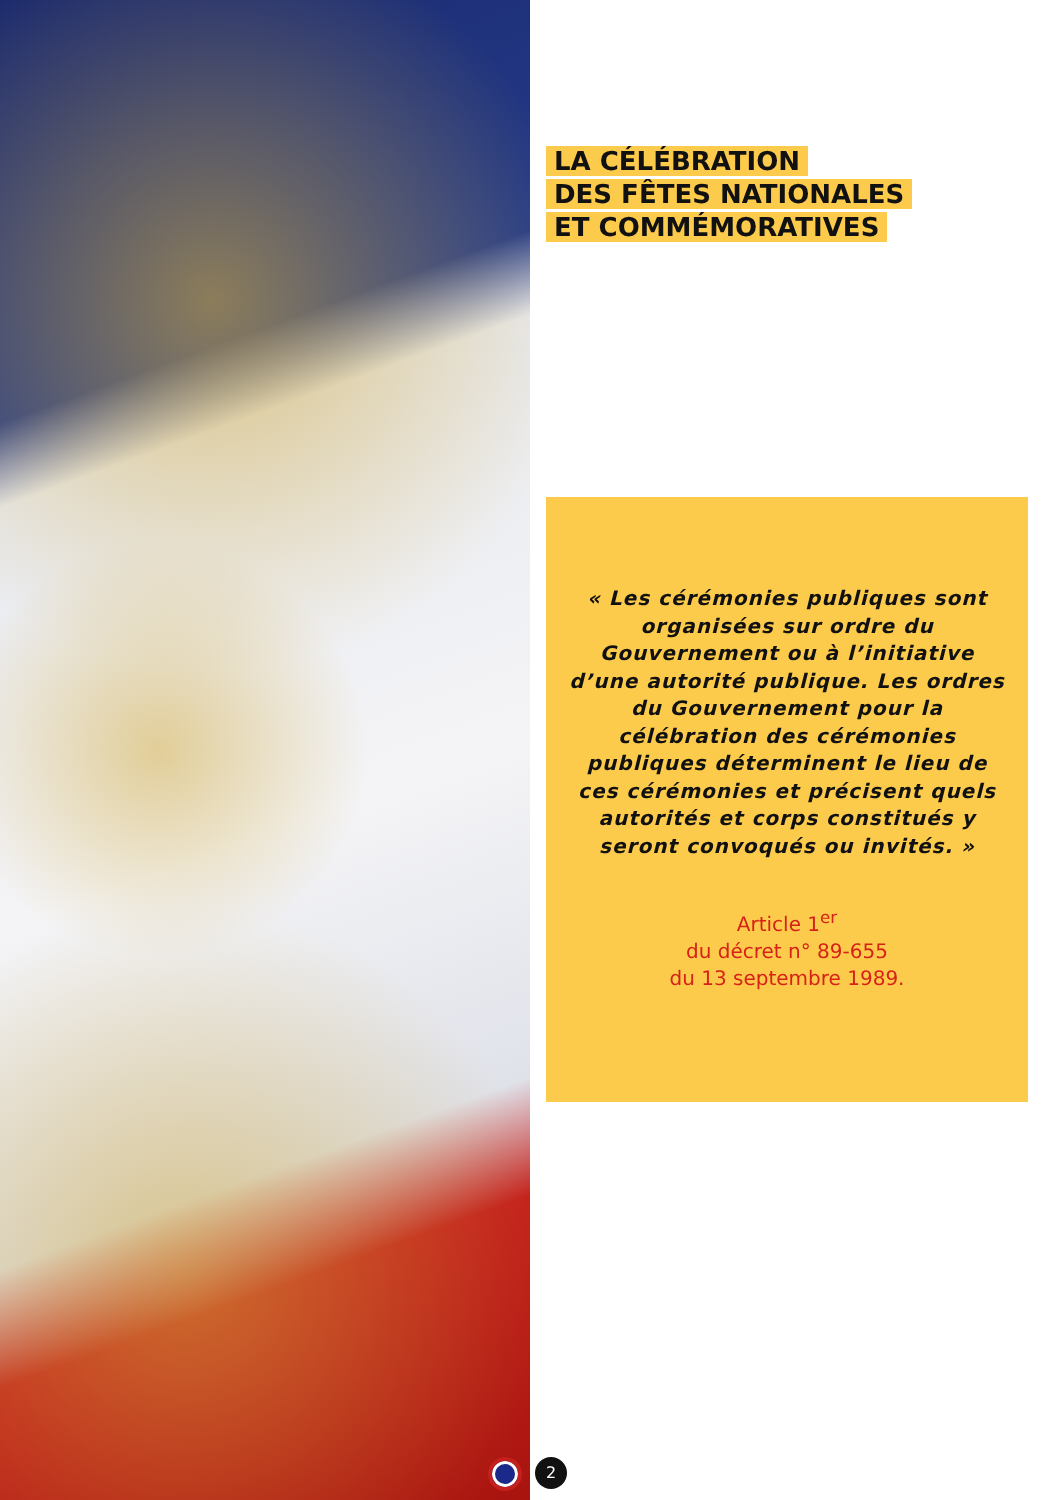LA CÉLÉBRATION
DES FÊTES NATIONALES
ET COMMÉMORATIVES
« Les cérémonies publiques sont organisées sur ordre du Gouvernement ou à l’initiative d’une autorité publique. Les ordres du Gouvernement pour la célébration des cérémonies publiques déterminent le lieu de ces cérémonies et précisent quels autorités et corps constitués y seront convoqués ou invités. »
Article 1<sup>er</sup>
du décret n° 89-655
du 13 septembre 1989.
2